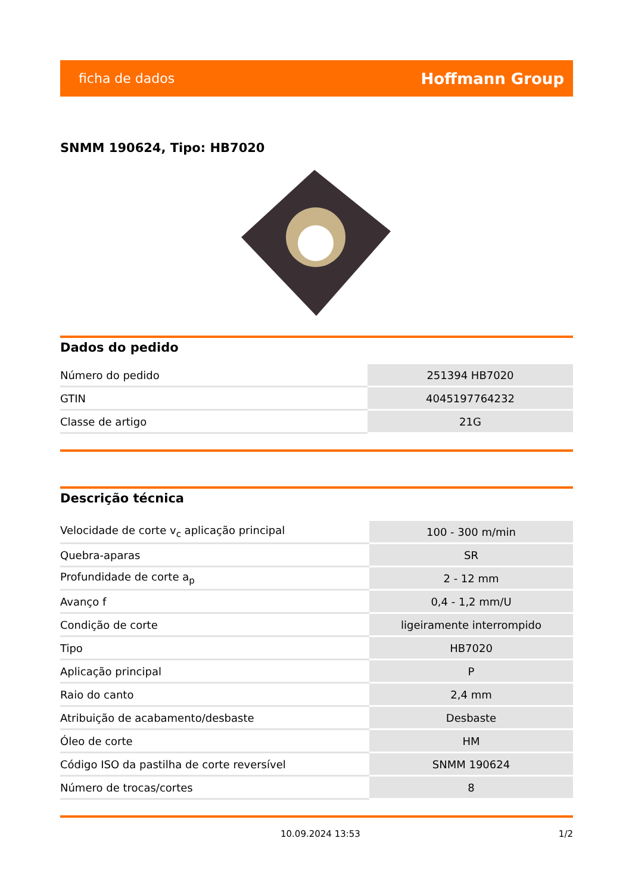ficha de dados Hoffmann Group
SNMM 190624, Tipo: HB7020
Dados do pedido
| Número do pedido | 251394 HB7020 |
| GTIN | 4045197764232 |
| Classe de artigo | 21G |
Descrição técnica
| Velocidade de corte v<sub>c</sub> aplicação principal | 100 - 300 m/min |
| Quebra-aparas | SR |
| Profundidade de corte a<sub>p</sub> | 2 - 12 mm |
| Avanço f | 0,4 - 1,2 mm/U |
| Condição de corte | ligeiramente interrompido |
| Tipo | HB7020 |
| Aplicação principal | P |
| Raio do canto | 2,4 mm |
| Atribuição de acabamento/desbaste | Desbaste |
| Óleo de corte | HM |
| Código ISO da pastilha de corte reversível | SNMM 190624 |
| Número de trocas/cortes | 8 |
10.09.2024 13:53 1/2